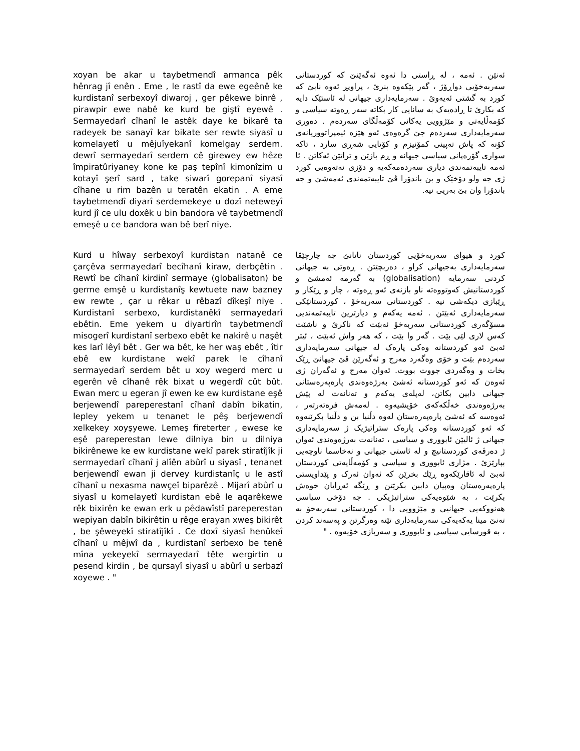xoyan be akar u taybetmendî armanca pêk hênrag jî enên . Eme , le rastî da ewe egeênê ke kurdistanî serbexoyî diwaroj , ger pêkewe binrê , pirawpir ewe nabê ke kurd be giştî eyewê . Sermayedarî cîhanî le astêk daye ke bikarê ta radeyek be sanayî kar bikate ser rewte siyasî u komelayetî u mêjuîyekanî komelgay serdem. dewrî sermayedarî serdem cê girewey ew hêze împiratûriyaney kone ke paş tepînî kimonîzim u kotayî şerî sard , take siwarî gorepanî siyasî cîhane u rim bazên u teratên ekatin . A eme taybetmendî diyarî serdemekeye u dozî neteweyî kurd jî ce ulu doxêk u bin bandora vê taybetmendî emeşê u ce bandora wan bê berî niye.
ئەنێن . ئەمە ، لە ڕاستی دا ئەوە ئەگەێنێ کە کوردستانی سەربەخۆیی دواڕۆژ ، گەر پێکەوە بنرێ ، پراوپڕ ئەوە نابێ کە کورد بە گشتی ئەیەوێ . سەرمایەداری جیهانی لە ئاستێک دایە کە بکارێ تا ڕادەیەک بە سانایی کار بکاتە سەر ڕەوتە سیاسی و کۆمەڵایەتی و مێژوویی یەکانی کۆمەڵگای سەردەم . دەوری سەرمایەداری سەردەم جێ گرەوەی ئەو هێزە ئیمپراتووریانەی کۆنە کە پاش تەپینی کمۆنیزم و کۆتایی شەڕی سارد ، تاکە سواری گۆرەپانی سیاسی جیهانە و ڕم بازێن و تراتێن ئەکاتن . ئا ئەمە تایبەتمەندی دیاری سەردەمەکەیە و دۆزی نەتەوەیی کورد ژی جە ولو دۆخێک و بن باندۆرا ڤێ تایبەتمەندی ئەمەشێ و جە باندۆرا وان بێ بەریی نیە.
Kurd u hîway serbexoyî kurdistan natanê ce çarçêva sermayedarî becîhanî kiraw, derbçêtin . Rewtî be cîhanî kirdinî sermaye (globalisaton) be germe emşê u kurdistanîş kewtuete naw bazney ew rewte , çar u rêkar u rêbazî dîkeşî niye . Kurdistanî serbexo, kurdistanêkî sermayedarî ebêtin. Eme yekem u diyartirîn taybetmendî misogerî kurdistanî serbexo ebêt ke nakirê u naşêt kes larî lêyî bêt . Ger wa bêt, ke her waş ebêt , îtir ebê ew kurdistane wekî parek le cîhanî sermayedarî serdem bêt u xoy wegerd merc u egerên vê cîhanê rêk bixat u wegerdî cût bût. Ewan merc u egeran jî ewen ke ew kurdistane eşê berjewendî pareperestanî cîhanî dabîn bikatin, lepley yekem u tenanet le pêş berjewendî xelkekey xoyşyewe. Lemeş fireterter , ewese ke eşê pareperestan lewe dilniya bin u dilniya bikirênewe ke ew kurdistane wekî parek stiratîjîk ji sermayedarî cîhanî j alîên abûrî u siyasî , tenanet berjewendî ewan ji dervey kurdistanîç u le astî cîhanî u nexasma nawçeî biparêzê . Mijarî abûrî u siyasî u komelayetî kurdistan ebê le aqarêkewe rêk bixirên ke ewan erk u pêdawîstî pareperestan wepiyan dabîn bikirêtin u rêge erayan xweş bikirêt , be şêweyekî stiratîjîkî . Ce doxî siyasî henûkeî cîhanî u mêjwî da , kurdistanî serbexo be tenê mîna yekeyekî sermayedarî tête wergirtin u pesend kirdin , be qursayî siyasî u abûrî u serbazî xoyewe . "
کورد و هیوای سەربەخۆیی کوردستان ناتانێ جە چارچێڤا سەرمایەداری بەجیهانی کراو ، دەربچێتن . ڕەوتی بە جیهانی کردنی سەرمایە (globalisation) بە گەرمە ئەمشێ و کوردستانیش کەوتووەتە ناو بازنەی ئەو ڕەوتە ، چار و ڕێکار و ڕێبازی دیکەشی نیە . کوردستانی سەربەخۆ ، کوردستانێکی سەرمایەداری ئەبێتن . ئەمە یەکەم و دیارترین تایبەتمەندیی مسۆگەری کوردستانی سەربەخۆ ئەبێت کە ناکرێ و ناشێت کەس لاری لێی بێت . گەر وا بێت ، کە هەر واش ئەبێت ، ئیتر ئەبێ ئەو کوردستانە وەکی پارەک لە جیهانی سەرمایەداری سەردەم بێت و خۆی وەگەرد مەرج و ئەگەرێن ڤێ جیهانێ ڕێک بخات و وەگەردی جووت بووت. ئەوان مەرج و ئەگەران ژی ئەوەن کە ئەو کوردستانە ئەشێ بەرژەوەندی پارەپەرەستانی جیهانی دابین بکاتن، لەپلەی یەکەم و تەنانەت لە پێش بەرژەوەندی خەڵکەکەی خۆیشیەوە . لەمەش فرەتەرتەر ، ئەوەسە کە ئەشێ پارەپەرەستان لەوە دڵنیا بن و دڵنیا بکرێنەوە کە ئەو کوردستانە وەکی پارەک ستراتیژیک ژ سەرمایەداری جیهانی ژ ئالیێن ئابووری و سیاسی ، تەنانەت بەرژەوەندی ئەوان ژ دەرڤەی کوردستانیچ و لە ئاستی جیهانی و نەخاسما ناوچەیی بپارێزێ . مژاری ئابووری و سیاسی و کۆمەڵایەتی کوردستان ئەبێ لە ئاقارێکەوە ڕێك بخرێن کە ئەوان ئەرک و پێداویستی پارەپەرەستان وەپیان دابین بکرێتن و ڕێگە ئەڕایان خوەش بکرێت ، بە شێوەیەکی ستراتیژیکی . جە دۆخی سیاسی هەنووکەیی جیهانیی و مێژوویی دا ، کوردستانی سەربەخۆ بە تەنێ مینا یەکەیەکی سەرمایەداری تێتە وەرگرتن و پەسەند کردن ، بە قورسایی سیاسی و ئابووری و سەربازی خۆیەوە . "